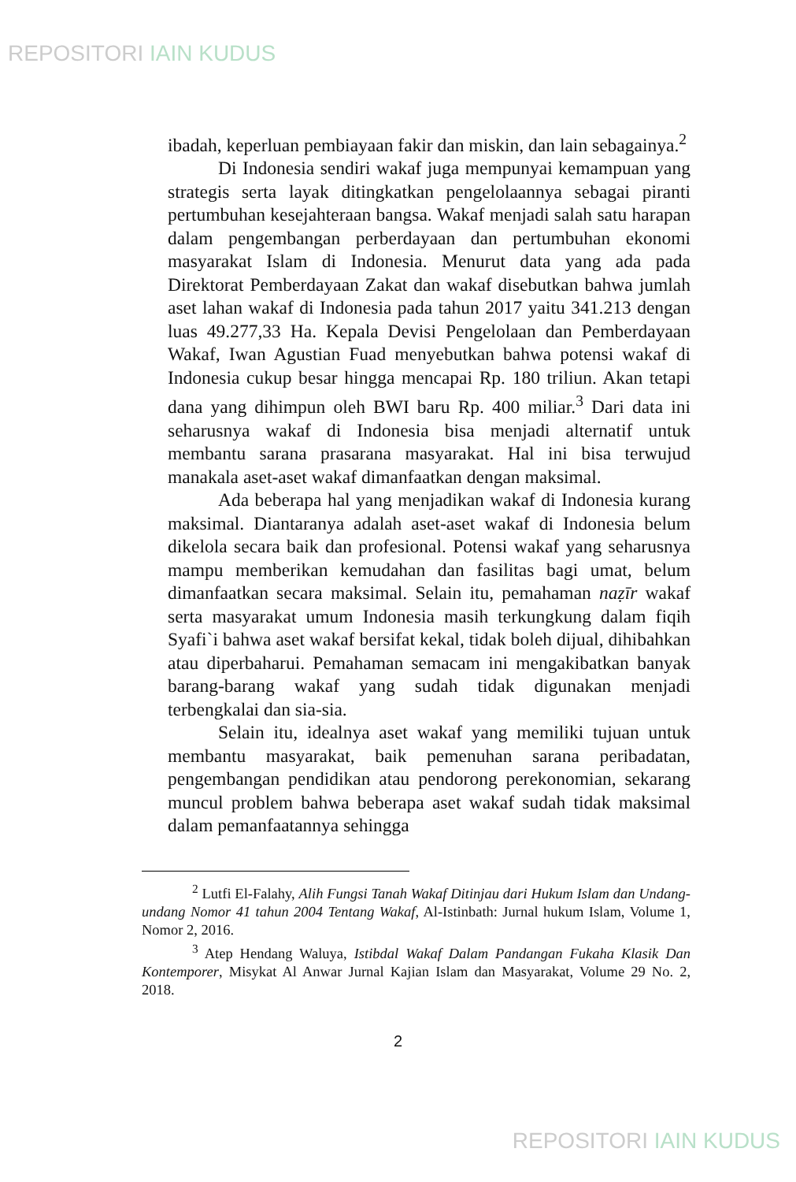REPOSITORI IAIN KUDUS
ibadah, keperluan pembiayaan fakir dan miskin, dan lain sebagainya.<sup>2</sup>
Di Indonesia sendiri wakaf juga mempunyai kemampuan yang strategis serta layak ditingkatkan pengelolaannya sebagai piranti pertumbuhan kesejahteraan bangsa. Wakaf menjadi salah satu harapan dalam pengembangan perberdayaan dan pertumbuhan ekonomi masyarakat Islam di Indonesia. Menurut data yang ada pada Direktorat Pemberdayaan Zakat dan wakaf disebutkan bahwa jumlah aset lahan wakaf di Indonesia pada tahun 2017 yaitu 341.213 dengan luas 49.277,33 Ha. Kepala Devisi Pengelolaan dan Pemberdayaan Wakaf, Iwan Agustian Fuad menyebutkan bahwa potensi wakaf di Indonesia cukup besar hingga mencapai Rp. 180 triliun. Akan tetapi dana yang dihimpun oleh BWI baru Rp. 400 miliar.<sup>3</sup> Dari data ini seharusnya wakaf di Indonesia bisa menjadi alternatif untuk membantu sarana prasarana masyarakat. Hal ini bisa terwujud manakala aset-aset wakaf dimanfaatkan dengan maksimal.
Ada beberapa hal yang menjadikan wakaf di Indonesia kurang maksimal. Diantaranya adalah aset-aset wakaf di Indonesia belum dikelola secara baik dan profesional. Potensi wakaf yang seharusnya mampu memberikan kemudahan dan fasilitas bagi umat, belum dimanfaatkan secara maksimal. Selain itu, pemahaman naẓīr wakaf serta masyarakat umum Indonesia masih terkungkung dalam fiqih Syafi`i bahwa aset wakaf bersifat kekal, tidak boleh dijual, dihibahkan atau diperbaharui. Pemahaman semacam ini mengakibatkan banyak barang-barang wakaf yang sudah tidak digunakan menjadi terbengkalai dan sia-sia.
Selain itu, idealnya aset wakaf yang memiliki tujuan untuk membantu masyarakat, baik pemenuhan sarana peribadatan, pengembangan pendidikan atau pendorong perekonomian, sekarang muncul problem bahwa beberapa aset wakaf sudah tidak maksimal dalam pemanfaatannya sehingga
<sup>2</sup> Lutfi El-Falahy, Alih Fungsi Tanah Wakaf Ditinjau dari Hukum Islam dan Undang-undang Nomor 41 tahun 2004 Tentang Wakaf, Al-Istinbath: Jurnal hukum Islam, Volume 1, Nomor 2, 2016.
<sup>3</sup> Atep Hendang Waluya, Istibdal Wakaf Dalam Pandangan Fukaha Klasik Dan Kontemporer, Misykat Al Anwar Jurnal Kajian Islam dan Masyarakat, Volume 29 No. 2, 2018.
2
REPOSITORI IAIN KUDUS